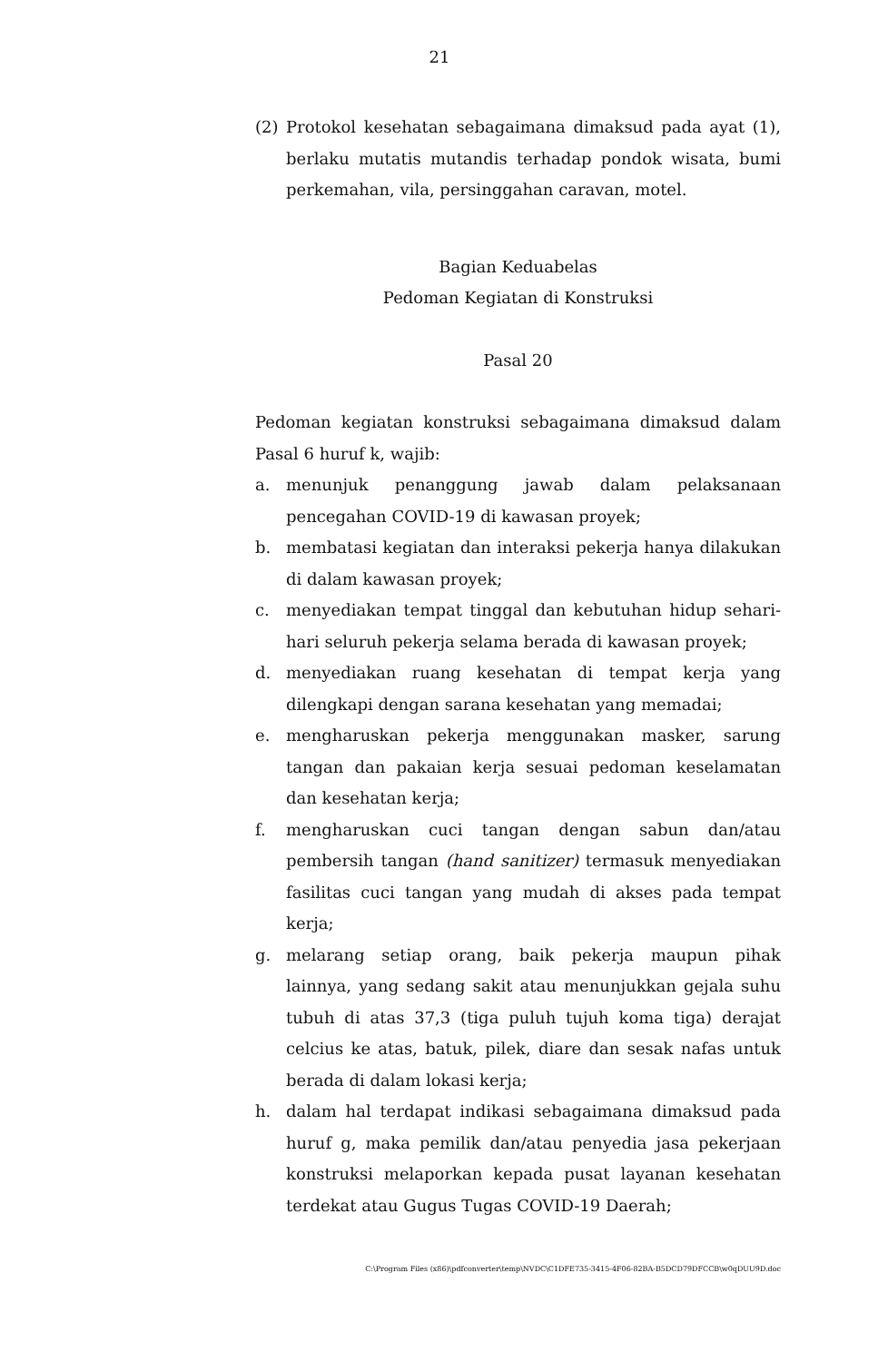21
(2) Protokol kesehatan sebagaimana dimaksud pada ayat (1), berlaku mutatis mutandis terhadap pondok wisata, bumi perkemahan, vila, persinggahan caravan, motel.
Bagian Keduabelas
Pedoman Kegiatan di Konstruksi
Pasal 20
Pedoman kegiatan konstruksi sebagaimana dimaksud dalam Pasal 6 huruf k, wajib:
a. menunjuk penanggung jawab dalam pelaksanaan pencegahan COVID-19 di kawasan proyek;
b. membatasi kegiatan dan interaksi pekerja hanya dilakukan di dalam kawasan proyek;
c. menyediakan tempat tinggal dan kebutuhan hidup sehari-hari seluruh pekerja selama berada di kawasan proyek;
d. menyediakan ruang kesehatan di tempat kerja yang dilengkapi dengan sarana kesehatan yang memadai;
e. mengharuskan pekerja menggunakan masker, sarung tangan dan pakaian kerja sesuai pedoman keselamatan dan kesehatan kerja;
f. mengharuskan cuci tangan dengan sabun dan/atau pembersih tangan (hand sanitizer) termasuk menyediakan fasilitas cuci tangan yang mudah di akses pada tempat kerja;
g. melarang setiap orang, baik pekerja maupun pihak lainnya, yang sedang sakit atau menunjukkan gejala suhu tubuh di atas 37,3 (tiga puluh tujuh koma tiga) derajat celcius ke atas, batuk, pilek, diare dan sesak nafas untuk berada di dalam lokasi kerja;
h. dalam hal terdapat indikasi sebagaimana dimaksud pada huruf g, maka pemilik dan/atau penyedia jasa pekerjaan konstruksi melaporkan kepada pusat layanan kesehatan terdekat atau Gugus Tugas COVID-19 Daerah;
C:\Program Files (x86)\pdfconverter\temp\NVDC\C1DFE735-3415-4F06-82BA-B5DCD79DFCCB\w0qDUU9D.doc